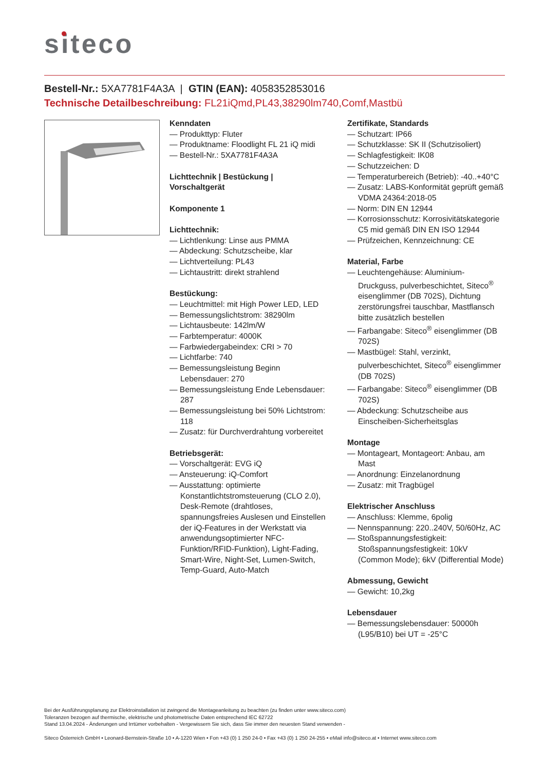siteco
Bestell-Nr.: 5XA7781F4A3A | GTIN (EAN): 4058352853016
Technische Detailbeschreibung: FL21iQmd,PL43,38290lm740,Comf,Mastbü
Kenndaten
— Produkttyp: Fluter
— Produktname: Floodlight FL 21 iQ midi
— Bestell-Nr.: 5XA7781F4A3A
Lichttechnik | Bestückung |
Vorschaltgerät
Komponente 1
Lichttechnik:
— Lichtlenkung: Linse aus PMMA
— Abdeckung: Schutzscheibe, klar
— Lichtverteilung: PL43
— Lichtaustritt: direkt strahlend
Bestückung:
— Leuchtmittel: mit High Power LED, LED
— Bemessungslichtstrom: 38290lm
— Lichtausbeute: 142lm/W
— Farbtemperatur: 4000K
— Farbwiedergabeindex: CRI > 70
— Lichtfarbe: 740
— Bemessungsleistung Beginn Lebensdauer: 270
— Bemessungsleistung Ende Lebensdauer: 287
— Bemessungsleistung bei 50% Lichtstrom: 118
— Zusatz: für Durchverdrahtung vorbereitet
Betriebsgerät:
— Vorschaltgerät: EVG iQ
— Ansteuerung: iQ-Comfort
— Ausstattung: optimierte Konstantlichtstromsteuerung (CLO 2.0), Desk-Remote (drahtloses, spannungsfreies Auslesen und Einstellen der iQ-Features in der Werkstatt via anwendungsoptimierter NFC-Funktion/RFID-Funktion), Light-Fading, Smart-Wire, Night-Set, Lumen-Switch, Temp-Guard, Auto-Match
Zertifikate, Standards
— Schutzart: IP66
— Schutzklasse: SK II (Schutzisoliert)
— Schlagfestigkeit: IK08
— Schutzzeichen: D
— Temperaturbereich (Betrieb): -40..+40°C
— Zusatz: LABS-Konformität geprüft gemäß VDMA 24364:2018-05
— Norm: DIN EN 12944
— Korrosionsschutz: Korrosivitätskategorie C5 mid gemäß DIN EN ISO 12944
— Prüfzeichen, Kennzeichnung: CE
Material, Farbe
— Leuchtengehäuse: Aluminium-Druckguss, pulverbeschichtet, Siteco<sup>®</sup> eisenglimmer (DB 702S), Dichtung zerstörungsfrei tauschbar, Mastflansch bitte zusätzlich bestellen
— Farbangabe: Siteco<sup>®</sup> eisenglimmer (DB 702S)
— Mastbügel: Stahl, verzinkt, pulverbeschichtet, Siteco<sup>®</sup> eisenglimmer (DB 702S)
— Farbangabe: Siteco<sup>®</sup> eisenglimmer (DB 702S)
— Abdeckung: Schutzscheibe aus Einscheiben-Sicherheitsglas
Montage
— Montageart, Montageort: Anbau, am Mast
— Anordnung: Einzelanordnung
— Zusatz: mit Tragbügel
Elektrischer Anschluss
— Anschluss: Klemme, 6polig
— Nennspannung: 220..240V, 50/60Hz, AC
— Stoßspannungsfestigkeit: Stoßspannungsfestigkeit: 10kV (Common Mode); 6kV (Differential Mode)
Abmessung, Gewicht
— Gewicht: 10,2kg
Lebensdauer
— Bemessungslebensdauer: 50000h (L95/B10) bei UT = -25°C
Bei der Ausführungsplanung zur Elektroinstallation ist zwingend die Montageanleitung zu beachten (zu finden unter www.siteco.com)
Toleranzen bezogen auf thermische, elektrische und photometrische Daten entsprechend IEC 62722
Stand 13.04.2024 - Änderungen und Irrtümer vorbehalten - Vergewissern Sie sich, dass Sie immer den neuesten Stand verwenden -
Siteco Österreich GmbH • Leonard-Bernstein-Straße 10 • A-1220 Wien • Fon +43 (0) 1 250 24-0 • Fax +43 (0) 1 250 24-255 • eMail info@siteco.at • Internet www.siteco.com